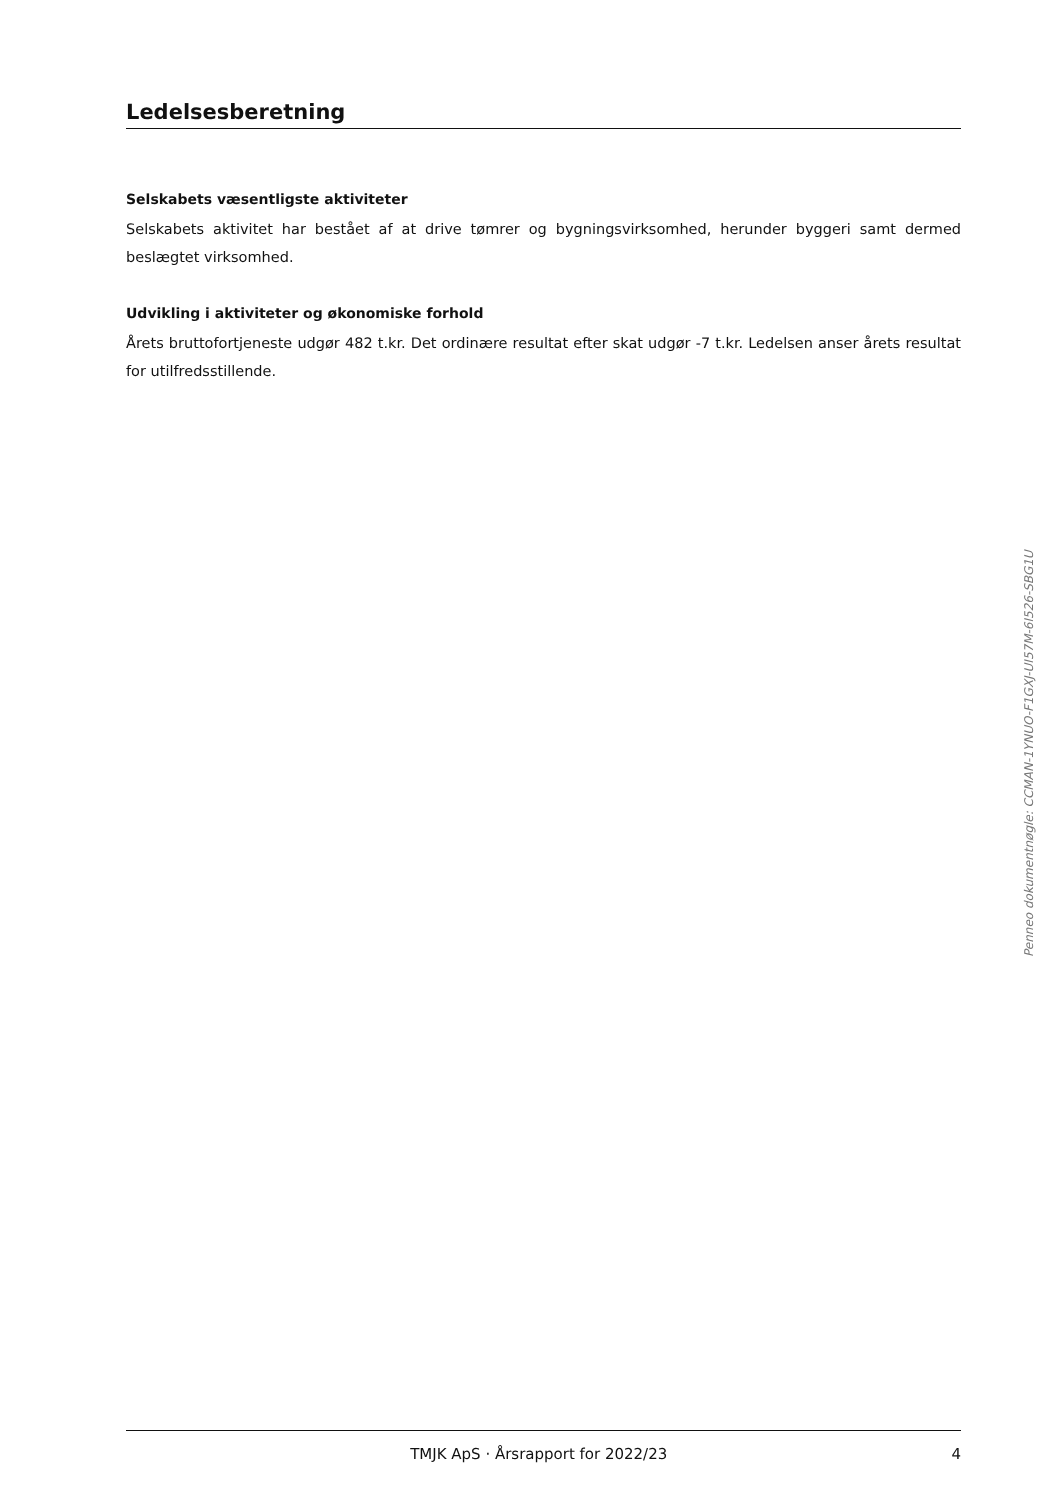Ledelsesberetning
Selskabets væsentligste aktiviteter
Selskabets aktivitet har bestået af at drive tømrer og bygningsvirksomhed, herunder byggeri samt dermed beslægtet virksomhed.
Udvikling i aktiviteter og økonomiske forhold
Årets bruttofortjeneste udgør 482 t.kr. Det ordinære resultat efter skat udgør -7 t.kr. Ledelsen anser årets resultat for utilfredsstillende.
Penneo dokumentnøgle: CCMAN-1YNUO-F1GXJ-UI57M-6I526-SBG1U
TMJK ApS · Årsrapport for 2022/23 4